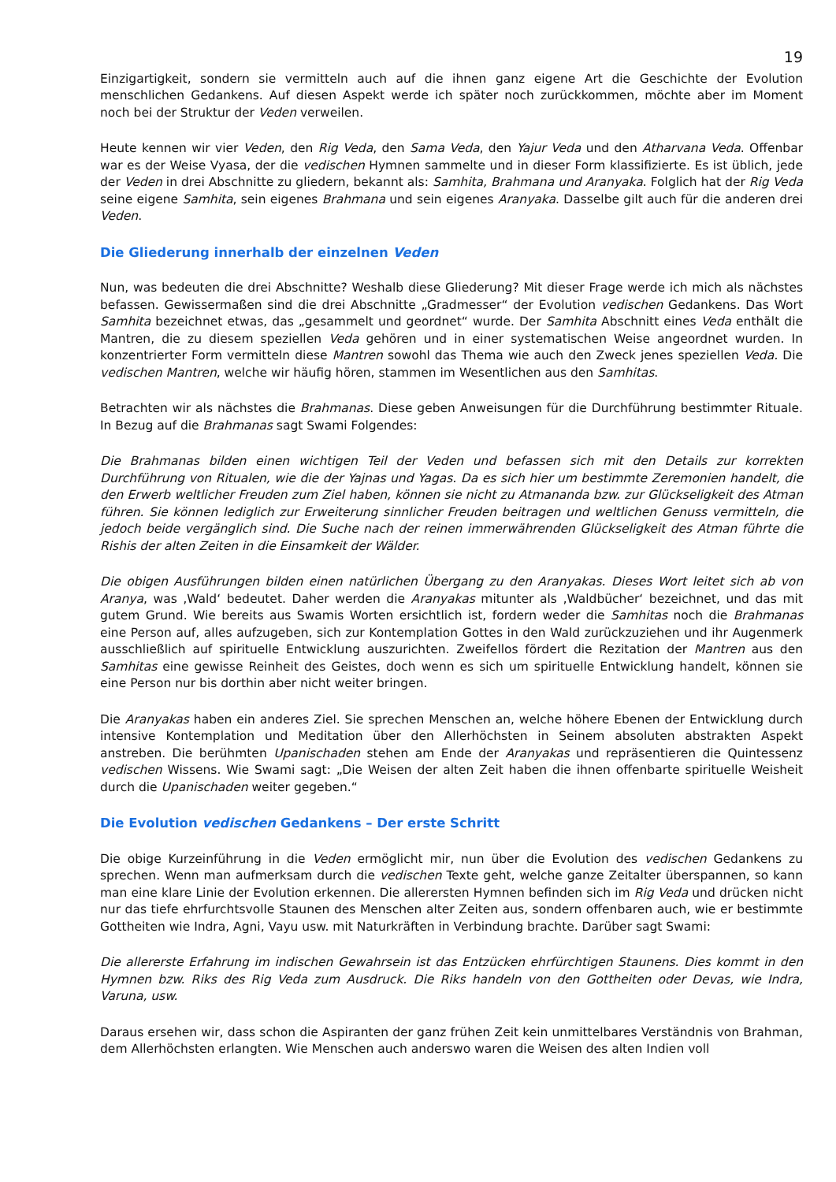19
Einzigartigkeit, sondern sie vermitteln auch auf die ihnen ganz eigene Art die Geschichte der Evolution menschlichen Gedankens. Auf diesen Aspekt werde ich später noch zurückkommen, möchte aber im Moment noch bei der Struktur der Veden verweilen.
Heute kennen wir vier Veden, den Rig Veda, den Sama Veda, den Yajur Veda und den Atharvana Veda. Offenbar war es der Weise Vyasa, der die vedischen Hymnen sammelte und in dieser Form klassifizierte. Es ist üblich, jede der Veden in drei Abschnitte zu gliedern, bekannt als: Samhita, Brahmana und Aranyaka. Folglich hat der Rig Veda seine eigene Samhita, sein eigenes Brahmana und sein eigenes Aranyaka. Dasselbe gilt auch für die anderen drei Veden.
Die Gliederung innerhalb der einzelnen Veden
Nun, was bedeuten die drei Abschnitte? Weshalb diese Gliederung? Mit dieser Frage werde ich mich als nächstes befassen. Gewissermaßen sind die drei Abschnitte „Gradmesser“ der Evolution vedischen Gedankens. Das Wort Samhita bezeichnet etwas, das „gesammelt und geordnet“ wurde. Der Samhita Abschnitt eines Veda enthält die Mantren, die zu diesem speziellen Veda gehören und in einer systematischen Weise angeordnet wurden. In konzentrierter Form vermitteln diese Mantren sowohl das Thema wie auch den Zweck jenes speziellen Veda. Die vedischen Mantren, welche wir häufig hören, stammen im Wesentlichen aus den Samhitas.
Betrachten wir als nächstes die Brahmanas. Diese geben Anweisungen für die Durchführung bestimmter Rituale. In Bezug auf die Brahmanas sagt Swami Folgendes:
Die Brahmanas bilden einen wichtigen Teil der Veden und befassen sich mit den Details zur korrekten Durchführung von Ritualen, wie die der Yajnas und Yagas. Da es sich hier um bestimmte Zeremonien handelt, die den Erwerb weltlicher Freuden zum Ziel haben, können sie nicht zu Atmananda bzw. zur Glückseligkeit des Atman führen. Sie können lediglich zur Erweiterung sinnlicher Freuden beitragen und weltlichen Genuss vermitteln, die jedoch beide vergänglich sind. Die Suche nach der reinen immerwährenden Glückseligkeit des Atman führte die Rishis der alten Zeiten in die Einsamkeit der Wälder.
Die obigen Ausführungen bilden einen natürlichen Übergang zu den Aranyakas. Dieses Wort leitet sich ab von Aranya, was ‚Wald‘ bedeutet. Daher werden die Aranyakas mitunter als ‚Waldbücher‘ bezeichnet, und das mit gutem Grund. Wie bereits aus Swamis Worten ersichtlich ist, fordern weder die Samhitas noch die Brahmanas eine Person auf, alles aufzugeben, sich zur Kontemplation Gottes in den Wald zurückzuziehen und ihr Augenmerk ausschließlich auf spirituelle Entwicklung auszurichten. Zweifellos fördert die Rezitation der Mantren aus den Samhitas eine gewisse Reinheit des Geistes, doch wenn es sich um spirituelle Entwicklung handelt, können sie eine Person nur bis dorthin aber nicht weiter bringen.
Die Aranyakas haben ein anderes Ziel. Sie sprechen Menschen an, welche höhere Ebenen der Entwicklung durch intensive Kontemplation und Meditation über den Allerhöchsten in Seinem absoluten abstrakten Aspekt anstreben. Die berühmten Upanischaden stehen am Ende der Aranyakas und repräsentieren die Quintessenz vedischen Wissens. Wie Swami sagt: „Die Weisen der alten Zeit haben die ihnen offenbarte spirituelle Weisheit durch die Upanischaden weiter gegeben.“
Die Evolution vedischen Gedankens – Der erste Schritt
Die obige Kurzeinführung in die Veden ermöglicht mir, nun über die Evolution des vedischen Gedankens zu sprechen. Wenn man aufmerksam durch die vedischen Texte geht, welche ganze Zeitalter überspannen, so kann man eine klare Linie der Evolution erkennen. Die allerersten Hymnen befinden sich im Rig Veda und drücken nicht nur das tiefe ehrfurchtsvolle Staunen des Menschen alter Zeiten aus, sondern offenbaren auch, wie er bestimmte Gottheiten wie Indra, Agni, Vayu usw. mit Naturkräften in Verbindung brachte. Darüber sagt Swami:
Die allererste Erfahrung im indischen Gewahrsein ist das Entzücken ehrfürchtigen Staunens. Dies kommt in den Hymnen bzw. Riks des Rig Veda zum Ausdruck. Die Riks handeln von den Gottheiten oder Devas, wie Indra, Varuna, usw.
Daraus ersehen wir, dass schon die Aspiranten der ganz frühen Zeit kein unmittelbares Verständnis von Brahman, dem Allerhöchsten erlangten. Wie Menschen auch anderswo waren die Weisen des alten Indien voll